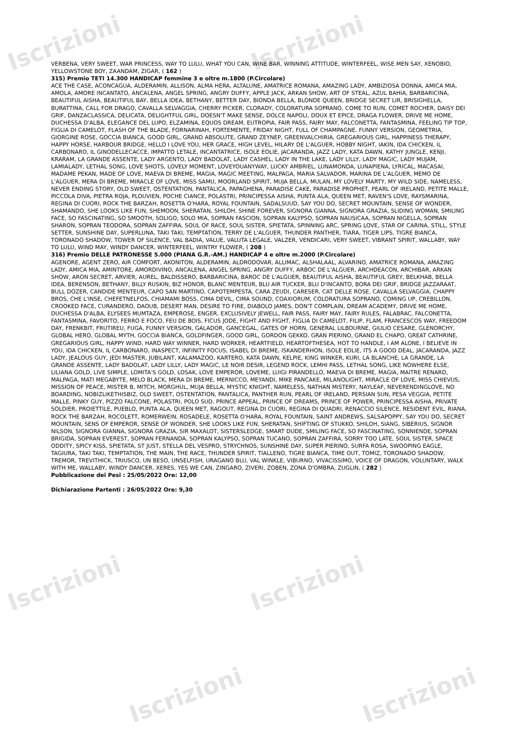Iscrizioni Iscrizioni
Iscrizioni Iscrizioni
Iscrizioni Iscrizioni
VERBENA, VERY SWEET, WAR PRINCESS, WAY TO LULU, WHAT YOU CAN, WINE BAR, WINNING ATTITUDE, WINTERFEEL, WISE MEN SAY, XENOBIO, YELLOWSTONE BOY, ZAANDAM, ZIGAR, ( 162 )
315) Premio TETI 14.300 HANDICAP femmine 3 e oltre m.1800 (P.Circolare)
ACE THE CASE, ACONCAGUA, ALDERAMIN, ALLISON, ALMA HERA, ALTALUNE, AMATRICE ROMANA, AMAZING LADY, AMBIZIOSA DONNA, AMICA MIA, AMOLA, AMORE INCANTATO, ANCALENA, ANGEL SPRING, ANGRY DUFFY, APPLE JACK, ARKAN SHOW, ART OF STEAL, AZUL BAHIA, BARBARICINA, BEAUTIFUL AISHA, BEAUTIFUL BAY, BELLA IDEA, BETHANY, BETTER DAY, BIONDA BELLA, BLONDE QUEEN, BRIDGE SECRET LIR, BRISIGHELLA, BURATTINA, CALL FOR DRAGO, CAVALLA SELVAGGIA, CHERRY PICKER, CLORADY, COLORATURA SOPRANO, COME TO RUN, COMET ROCHER, DAISY DEI GRIF, DANZACLASSICA, DELICATA, DELIGHTFUL GIRL, DOESN'T MAKE SENSE, DOLCE NAPOLI, DOUX ET EPICE, DRAGA FLOWER, DRIVE ME HOME, DUCHESSA D'ALBA, ELEGANCE DEL LUPO, ELZAMINA, EQUOS DREAM, EUTROPIA, FAIR PASS, FAIRY MAY, FALCONETTA, FANTASMINA, FEELING TIP TOP, FIGLIA DI CAMELOT, FLASH OF THE BLADE, FORNARINAH, FORTEMENTE, FRIDAY NIGHT, FULL OF CHAMPAGNE, FUNNY VERSION, GEOMETRIA, GIORGINE ROSE, GOCCIA BIANCA, GOOD GIRL, GRAND ABSOLUTE, GRAND ZEYNEP, GREENVALCHIRIA, GREGARIOUS GIRL, HAPPINESS THERAPY, HAPPY HORSE, HARBOUR BRIDGE, HELLO I LOVE YOU, HER GRACE, HIGH LEVEL, HILARY DE L'ALGUER, HOBBY NIGHT, IAKIN, IDA CHICKEN, IL CARBONARO, IL GINODELLECACCE, IMPATTO LETALE, INCANTATRICE, ISOLE EOLIE, JACARANDA, JAZZ LADY, KATA DAWN, KATHY JUNGLE, KENJI, KRARAM, LA GRANDE ASSENTE, LADY ARGENTO, LADY BADOLAT, LADY CASHEL, LADY IN THE LAKE, LADY LILLY, LADY MAGIC, LADY MUJAM, LAMIALADY, LETHAL SONG, LOVE SHOTS, LOVELY MOMENT, LOVEYOUANYWAY, LUCKY AMBRIEL, LUNAMONDA, LUNAPIENA, LYRICAL, MACASAI, MADAME PEKAN, MADE OF LOVE, MAEVA DI BREME, MAGIA, MAGIC MEETING, MALPAGA, MARIA SALVADOR, MARINA DE L'ALGUER, MEMO DE L'ALGUER, MERA DI BREME, MIRACLE OF LOVE, MISS SAMU, MOORLAND SPIRIT, MUJA BELLA, MULAN, MY LOVELY MARTY, MY WILD SIDE, NAMELESS, NEVER ENDING STORY, OLD SWEET, OSTENTATION, PANTALICA, PAPAGHENA, PARADISE CAKE, PARADISE PROPHET, PEARL OF IRELAND, PETITE MALLE, PICCOLA DIVA, PIETRA ROJA, PLOUVIEN, POCHE CIANCE, POLASTRI, PRINCIPESSA AISHA, PUNTA ALA, QUEEN MET, RAVEN'S LOVE, RAYSMARINA, REGINA DI CUORI, ROCK THE BARZAH, ROSETTA O'HARA, ROYAL FOUNTAIN, SADALSUUD, SAY YOU DO, SECRET MOUNTAIN, SENSE OF WONDER, SHAMANDO, SHE LOOKS LIKE FUN, SHEMOON, SHERATAN, SHILOH, SHINE FOREVER, SIGNORA GIANNA, SIGNORA GRAZIA, SLIDING WOMAN, SMILING FACE, SO FASCINATING, SO SMOOTH, SOLIGO, SOLO MIA, SOPRAN FASCION, SOPRAN KALYPSO, SOPRAN NAUSICAA, SOPRAN NIGELLA, SOPRAN SHARON, SOPRAN TEODORA, SOPRAN ZAFFIRA, SOUL OF RACE, SOUL SISTER, SPIETATA, SPINNING ARC, SPRING LOVE, STAR OF CARINA, STILL, STYLE SETTER, SUNSHINE DAY, SUPERLUNA, TAKI TAKI, TEMPTATION, TERRY DE L'ALGUER, THUNDER PANTHER, TIARA, TIGER LIPS, TIGRE BIANCA, TORONADO SHADOW, TOWER OF SILENCE, VAL BADIA, VALUE, VALUTA LEGALE, VALZER, VENDICARI, VERY SWEET, VIBRANT SPIRIT, WALLABY, WAY TO LULU, WIND MAY, WINDY DANCER, WINTERFEEL, WINTRY FLOWER, ( 208 )
316) Premio DELLE PATRONESSE 5.000 (PIANA G.R.-AM.) HANDICAP 4 e oltre m.2000 (P.Circolare)
AGENORE, AGENT ZERO, AIR COMFORT, AKONITON, ALDERAMIN, ALDRODOVAR, ALLIMAC, ALSHALAAL, ALVARINO, AMATRICE ROMANA, AMAZING LADY, AMICA MIA, AMINTORE, AMORDIVINO, ANCALENA, ANGEL SPRING, ANGRY DUFFY, ARBOC DE L'ALGUER, ARCHDEACON, ARCHIBAR, ARKAN SHOW, ARON SECRET, ARVIER, AUREL, BALDISSERO, BARBARICINA, BAROC DE L'ALGUER, BEAUTIFUL AISHA, BEAUTIFUL GREY, BELKHAB, BELLA IDEA, BERENSON, BETHANY, BILLY RUSKIN, BIZ HONOR, BLANC MENTEUR, BLU AIR TUCKER, BLU D'INCANTO, BORA DEI GRIF, BRIDGE JAZZARAAT, BULL DOZER, CANDIDE MENTEUR, CAPO SAN MARTINO, CAPOTEMPESTA, CARA ZEUDI, CARESER, CAT DELLE ROSE, CAVALLA SELVAGGIA, CHAPPY BROS, CHE L'INSE, CHEFETNELFOS, CHIAMAMI BOSS, CIMA DEVIL, CIMA SOUND, COAXIORUM, COLORATURA SOPRANO, COMING UP, CREBILLON, CROOKED FACE, CURANDERO, DAOUB, DESERT MAN, DESIRE TO FIRE, DIABOLO JAMES, DON'T COMPLAIN, DREAM ACADEMY, DRIVE ME HOME, DUCHESSA D'ALBA, ELYSEES MUMTAZA, EMPEROSE, ENGER, EXCLUSIVELY JEWELL, FAIR PASS, FAIRY MAY, FAIRY RULES, FALABRAC, FALCONETTA, FANTASMINA, FAVORITO, FERRO E FOCO, FEU DE BOIS, FICUS JODE, FIGHT AND FIGHT, FIGLIA DI CAMELOT, FILIP, FLAM, FRANCESCOS WAY, FREEDOM DAY, FRENKBIT, FRUTIREU, FUGA, FUNNY VERSION, GALADOR, GANCEGAL, GATES OF HORN, GENERAL LILBOURNE, GIULIO CESARE, GLENORCHY, GLOBAL HERO, GLOBAL MYTH, GOCCIA BIANCA, GOLDFINGER, GOOD GIRL, GORDON GEKKO, GRAN PIERINO, GRAND EL CHAPO, GREAT CATHRINE, GREGARIOUS GIRL, HAPPY WIND, HARD WAY WINNER, HARD WORKER, HEARTFIELD, HEARTOFTHESEA, HOT TO HANDLE, I AM ALONE, I BELIEVE IN YOU, IDA CHICKEN, IL CARBONARO, INASPECT, INFINITY FOCUS, ISABEL DI BREME, ISKANDERHON, ISOLE EOLIE, ITS A GOOD DEAL, JACARANDA, JAZZ LADY, JEALOUS GUY, JEDI MASTER, JUBILANT, KALAMAZOO, KARTERO, KATA DAWN, KELPIE, KING WINKER, KURI, LA BLANCHE, LA GRANDE, LA GRANDE ASSENTE, LADY BADOLAT, LADY LILLY, LADY MAGIC, LE NOIR DESIR, LEGEND ROCK, LEMHI PASS, LETHAL SONG, LIKE NOWHERE ELSE, LILIANA GOLD, LIVE SIMPLE, LOMITA'S GOLD, LOSAK, LOVE EMPEROR, LOVEME, LUIGI PIRANDELLO, MAEVA DI BREME, MAGIA, MAITRE RENARD, MALPAGA, MATI MEGABYTE, MELO BLACK, MERA DI BREME, MERNICCO, MEYANDI, MIKE PANCAKE, MILANOLIGHT, MIRACLE OF LOVE, MISS CHIEVUS, MISSION OF PEACE, MISTER B, MITCH, MORGHUL, MUJA BELLA, MYSTIC KNIGHT, NAMELESS, NATHAN MISTERY, NAYLEAF, NEVERENDINGLOVE, NO BOARDING, NOBIZLIKETHISBIZ, OLD SWEET, OSTENTATION, PANTALICA, PANTHER RUN, PEARL OF IRELAND, PERSIAN SUN, PESA VEGGIA, PETITE MALLE, PINKY GUY, PIZZO FALCONE, POLASTRI, POLO SUD, PRINCE APPEAL, PRINCE OF DREAMS, PRINCE OF POWER, PRINCIPESSA AISHA, PRIVATE SOLDIER, PROIETTILE, PUEBLO, PUNTA ALA, QUEEN MET, RAGOUT, REGINA DI CUORI, REGINA DI QUADRI, RENACCIO SILENCE, RESIDENT EVIL, RIANA, ROCK THE BARZAH, ROCOLETT, ROMERWEIN, ROSADELE, ROSETTA O'HARA, ROYAL FOUNTAIN, SAINT ANDREWS, SALSAPOPPY, SAY YOU DO, SECRET MOUNTAIN, SENS OF EMPEROR, SENSE OF WONDER, SHE LOOKS LIKE FUN, SHERATAN, SHIFTING OF STUKKO, SHILOH, SIANG, SIBERIUS, SIGNOR NILSON, SIGNORA GIANNA, SIGNORA GRAZIA, SIR MAXALOT, SISTERSLEDGE, SMART DUDE, SMILING FACE, SO FASCINATING, SONNIENDE, SOPRAN BRIGIDA, SOPRAN EVEREST, SOPRAN FERNANDA, SOPRAN KALYPSO, SOPRAN TUCANO, SOPRAN ZAFFIRA, SORRY TOO LATE, SOUL SISTER, SPACE ODDITY, SPICY KISS, SPIETATA, ST JUST, STELLA DEL VESPRO, STRYCHNOS, SUNSHINE DAY, SUPER PIERINO, SURFA ROSA, SWOOPING EAGLE, TAGIURA, TAKI TAKI, TEMPTATION, THE MAIN, THE RACE, THUNDER SPIRIT, TIALLENO, TIGRE BIANCA, TIME OUT, TOMIZ, TORONADO SHADOW, TREMOR, TREVITHICK, TRIUSCO, UN BESO, UNSELFISH, URAGANO BLU, VAL WINKLE, VIBURNO, VIVACISSIMO, VOICE OF DRAGON, VOLUNTARY, WALK WITH ME, WALLABY, WINDY DANCER, XERES, YES WE CAN, ZINGARO, ZIVERI, ZOBEN, ZONA D'OMBRA, ZUGLIN, ( 282 )
Pubblicazione dei Pesi : 25/05/2022 Ore: 12,00
Dichiarazione Partenti : 26/05/2022 Ore: 9,30